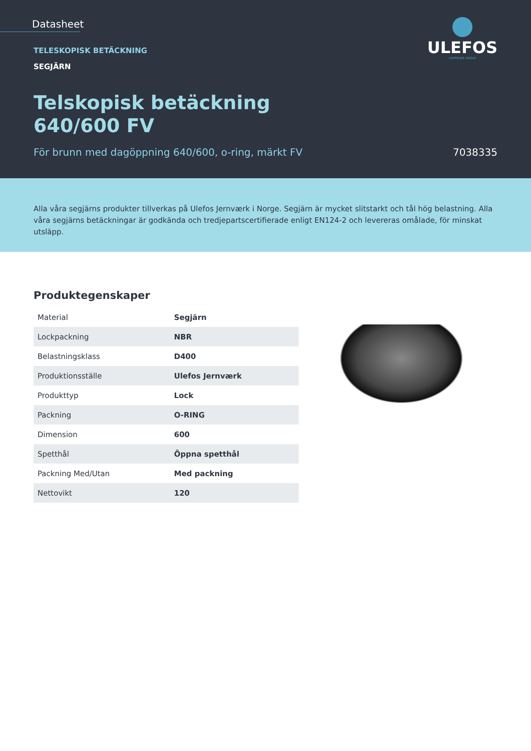Datasheet
TELESKOPISK BETÄCKNING
SEGJÄRN
Telskopisk betäckning
640/600 FV
För brunn med dagöppning 640/600, o-ring, märkt FV 7038335
ULEFOS
CAPPELEN GROUP
Alla våra segjärns produkter tillverkas på Ulefos Jernværk i Norge. Segjärn är mycket slitstarkt och tål hög belastning. Alla våra segjärns betäckningar är godkända och tredjepartscertifierade enligt EN124-2 och levereras omålade, för minskat utsläpp.
Produktegenskaper
| Material | Segjärn |
| Lockpackning | NBR |
| Belastningsklass | D400 |
| Produktionsställe | Ulefos Jernværk |
| Produkttyp | Lock |
| Packning | O-RING |
| Dimension | 600 |
| Spetthål | Öppna spetthål |
| Packning Med/Utan | Med packning |
| Nettovikt | 120 |